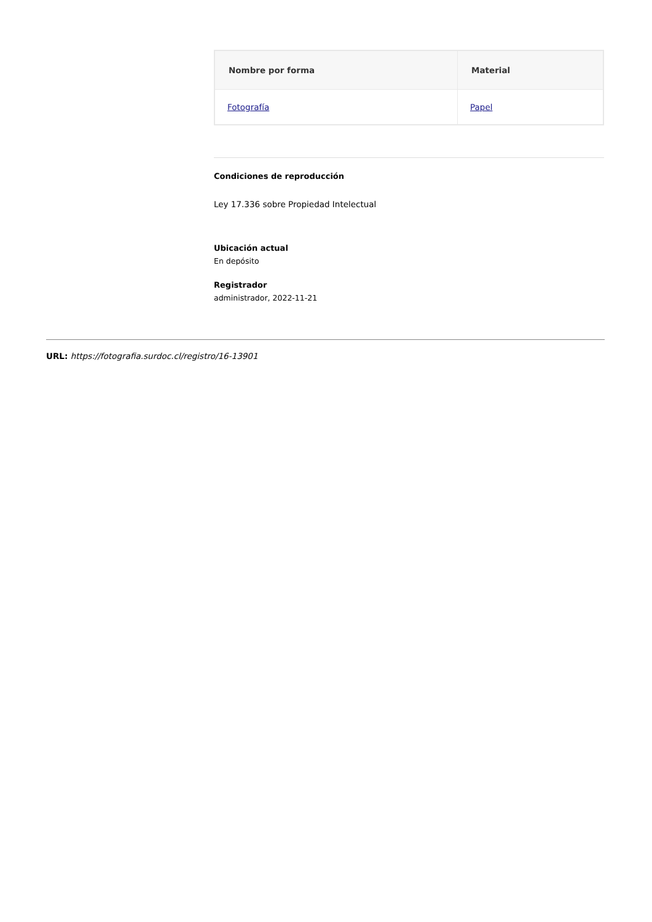| Nombre por forma | Material |
| --- | --- |
| Fotografía | Papel |
Condiciones de reproducción
Ley 17.336 sobre Propiedad Intelectual
Ubicación actual
En depósito
Registrador
administrador, 2022-11-21
URL: https://fotografia.surdoc.cl/registro/16-13901